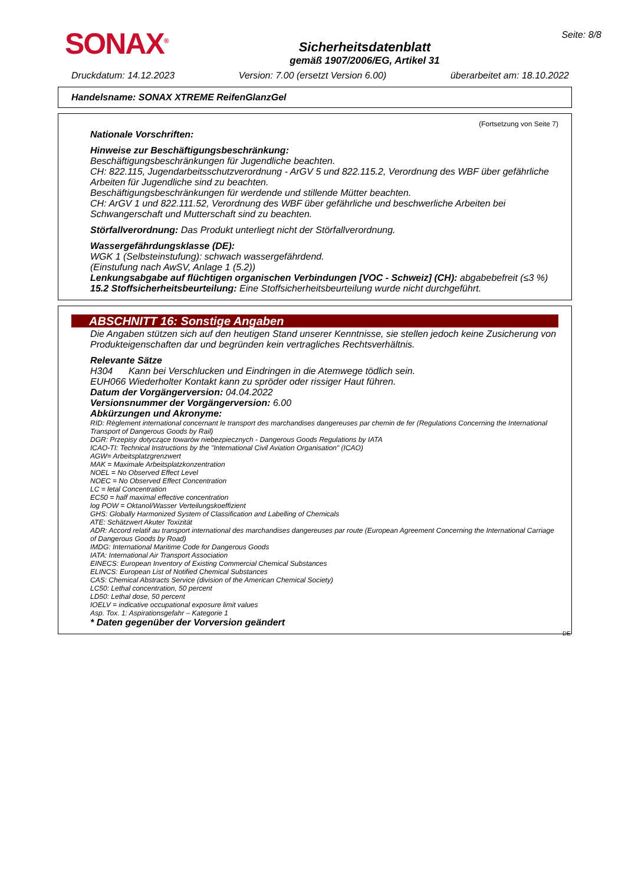SONAX<sup>®</sup>
Sicherheitsdatenblatt
gemäß 1907/2006/EG, Artikel 31
Seite: 8/8
Druckdatum: 14.12.2023 Version: 7.00 (ersetzt Version 6.00) überarbeitet am: 18.10.2022
Handelsname: SONAX XTREME ReifenGlanzGel
(Fortsetzung von Seite 7)
Nationale Vorschriften:
Hinweise zur Beschäftigungsbeschränkung:
Beschäftigungsbeschränkungen für Jugendliche beachten.
CH: 822.115, Jugendarbeitsschutzverordnung - ArGV 5 und 822.115.2, Verordnung des WBF über gefährliche Arbeiten für Jugendliche sind zu beachten.
Beschäftigungsbeschränkungen für werdende und stillende Mütter beachten.
CH: ArGV 1 und 822.111.52, Verordnung des WBF über gefährliche und beschwerliche Arbeiten bei Schwangerschaft und Mutterschaft sind zu beachten.
Störfallverordnung: Das Produkt unterliegt nicht der Störfallverordnung.
Wassergefährdungsklasse (DE):
WGK 1 (Selbsteinstufung): schwach wassergefährdend.
(Einstufung nach AwSV, Anlage 1 (5.2))
Lenkungsabgabe auf flüchtigen organischen Verbindungen [VOC - Schweiz] (CH): abgabebefreit (≤3 %)
15.2 Stoffsicherheitsbeurteilung: Eine Stoffsicherheitsbeurteilung wurde nicht durchgeführt.
ABSCHNITT 16: Sonstige Angaben
Die Angaben stützen sich auf den heutigen Stand unserer Kenntnisse, sie stellen jedoch keine Zusicherung von Produkteigenschaften dar und begründen kein vertragliches Rechtsverhältnis.
Relevante Sätze
H304 Kann bei Verschlucken und Eindringen in die Atemwege tödlich sein.
EUH066 Wiederholter Kontakt kann zu spröder oder rissiger Haut führen.
Datum der Vorgängerversion: 04.04.2022
Versionsnummer der Vorgängerversion: 6.00
Abkürzungen und Akronyme:
RID: Règlement international concernant le transport des marchandises dangereuses par chemin de fer (Regulations Concerning the International Transport of Dangerous Goods by Rail)
DGR: Przepisy dotyczące towarów niebezpiecznych - Dangerous Goods Regulations by IATA
ICAO-TI: Technical Instructions by the "International Civil Aviation Organisation" (ICAO)
AGW= Arbeitsplatzgrenzwert
MAK = Maximale Arbeitsplatzkonzentration
NOEL = No Observed Effect Level
NOEC = No Observed Effect Concentration
LC = letal Concentration
EC50 = half maximal effective concentration
log POW = Oktanol/Wasser Verteilungskoeffizient
GHS: Globally Harmonized System of Classification and Labelling of Chemicals
ATE: Schätzwert Akuter Toxizität
ADR: Accord relatif au transport international des marchandises dangereuses par route (European Agreement Concerning the International Carriage of Dangerous Goods by Road)
IMDG: International Maritime Code for Dangerous Goods
IATA: International Air Transport Association
EINECS: European Inventory of Existing Commercial Chemical Substances
ELINCS: European List of Notified Chemical Substances
CAS: Chemical Abstracts Service (division of the American Chemical Society)
LC50: Lethal concentration, 50 percent
LD50: Lethal dose, 50 percent
IOELV = indicative occupational exposure limit values
Asp. Tox. 1: Aspirationsgefahr – Kategorie 1
* Daten gegenüber der Vorversion geändert
DE